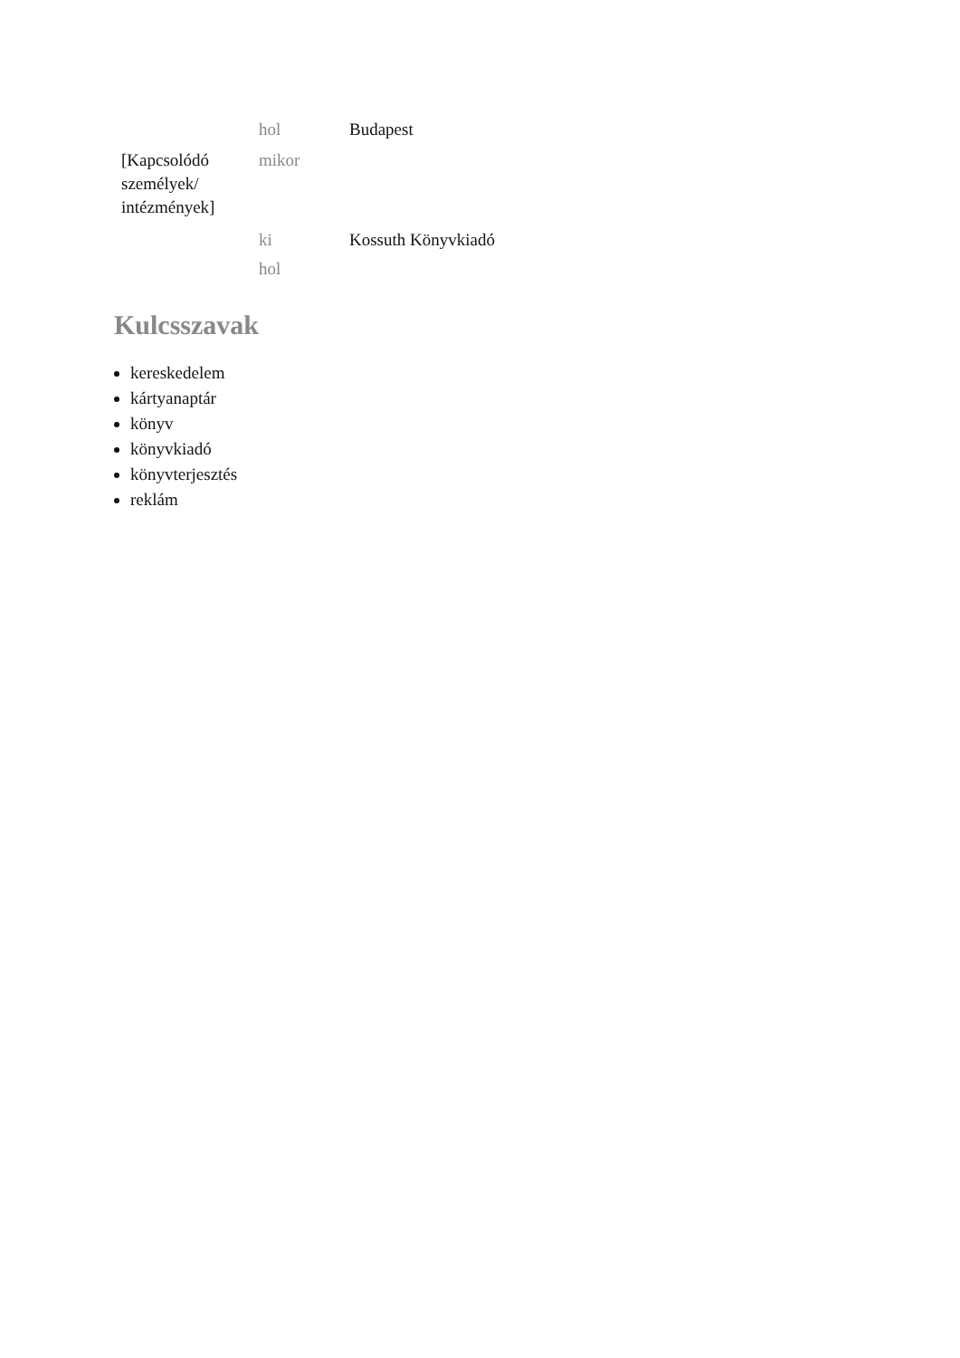| | hol | Budapest |
| [Kapcsolódó személyek/ intézmények] | mikor | |
| | ki | Kossuth Könyvkiadó |
| | hol | |
Kulcsszavak
kereskedelem
kártyanaptár
könyv
könyvkiadó
könyvterjesztés
reklám